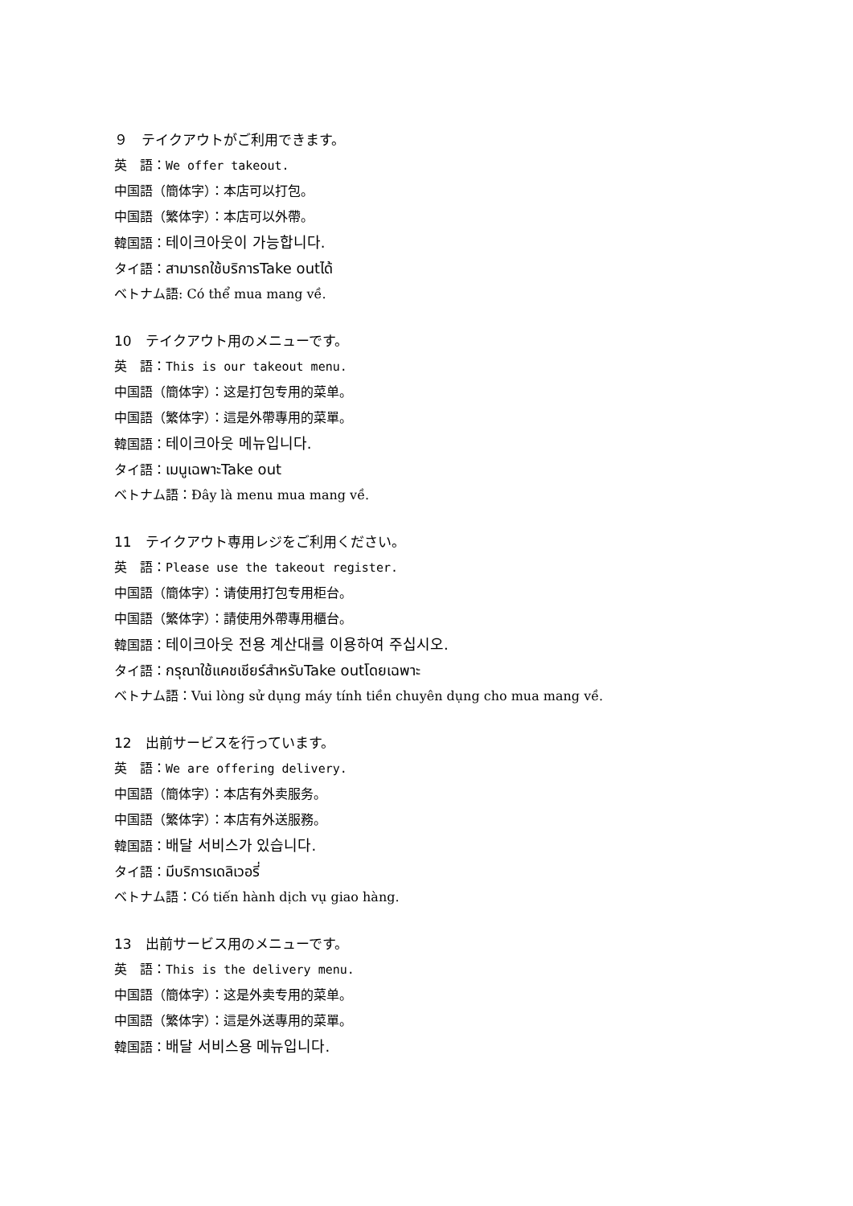９　テイクアウトがご利用できます。
英　語：We offer takeout.
中国語（簡体字）：本店可以打包。
中国語（繁体字）：本店可以外帶。
韓国語：테이크아웃이 가능합니다.
タイ語：สามารถใช้บริการTake outได้
ベトナム語: Có thể mua mang về.
10　テイクアウト用のメニューです。
英　語：This is our takeout menu.
中国語（簡体字）：这是打包专用的菜单。
中国語（繁体字）：這是外帶專用的菜單。
韓国語：테이크아웃 메뉴입니다.
タイ語：เมนูเฉพาะTake out
ベトナム語：Đây là menu mua mang về.
11　テイクアウト専用レジをご利用ください。
英　語：Please use the takeout register.
中国語（簡体字）：请使用打包专用柜台。
中国語（繁体字）：請使用外帶專用櫃台。
韓国語：테이크아웃 전용 계산대를 이용하여 주십시오.
タイ語：กรุณาใช้แคชเชียร์สำหรับTake outโดยเฉพาะ
ベトナム語：Vui lòng sử dụng máy tính tiền chuyên dụng cho mua mang về.
12　出前サービスを行っています。
英　語：We are offering delivery.
中国語（簡体字）：本店有外卖服务。
中国語（繁体字）：本店有外送服務。
韓国語：배달 서비스가 있습니다.
タイ語：มีบริการเดลิเวอรี่
ベトナム語：Có tiến hành dịch vụ giao hàng.
13　出前サービス用のメニューです。
英　語：This is the delivery menu.
中国語（簡体字）：这是外卖专用的菜单。
中国語（繁体字）：這是外送專用的菜單。
韓国語：배달 서비스용 메뉴입니다.